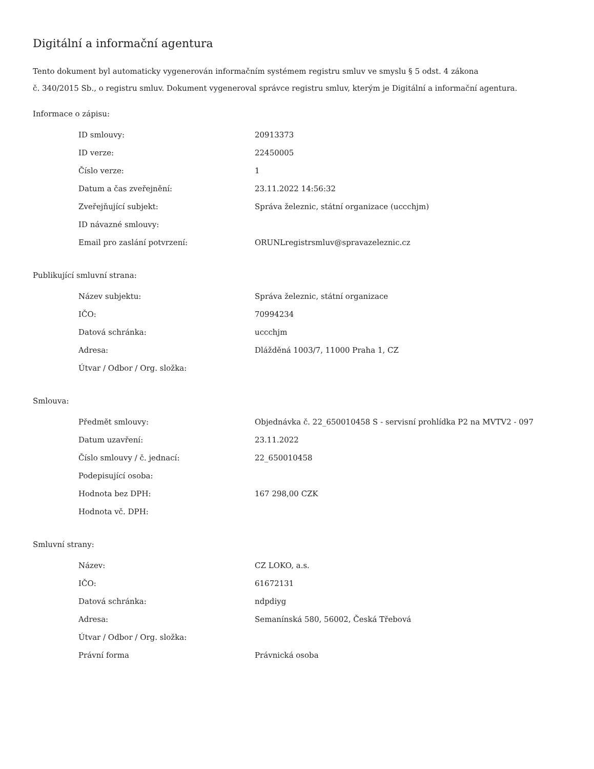Digitální a informační agentura
Tento dokument byl automaticky vygenerován informačním systémem registru smluv ve smyslu § 5 odst. 4 zákona
č. 340/2015 Sb., o registru smluv. Dokument vygeneroval správce registru smluv, kterým je Digitální a informační agentura.
Informace o zápisu:
| ID smlouvy: | 20913373 |
| ID verze: | 22450005 |
| Číslo verze: | 1 |
| Datum a čas zveřejnění: | 23.11.2022 14:56:32 |
| Zveřejňující subjekt: | Správa železnic, státní organizace (uccchjm) |
| ID návazné smlouvy: | |
| Email pro zaslání potvrzení: | ORUNLregistrsmluv@spravazeleznic.cz |
Publikující smluvní strana:
| Název subjektu: | Správa železnic, státní organizace |
| IČO: | 70994234 |
| Datová schránka: | uccchjm |
| Adresa: | Dlážděná 1003/7, 11000 Praha 1, CZ |
| Útvar / Odbor / Org. složka: | |
Smlouva:
| Předmět smlouvy: | Objednávka č. 22_650010458 S - servisní prohlídka P2 na MVTV2 - 097 |
| Datum uzavření: | 23.11.2022 |
| Číslo smlouvy / č. jednací: | 22_650010458 |
| Podepisující osoba: | |
| Hodnota bez DPH: | 167 298,00 CZK |
| Hodnota vč. DPH: | |
Smluvní strany:
| Název: | CZ LOKO, a.s. |
| IČO: | 61672131 |
| Datová schránka: | ndpdiyg |
| Adresa: | Semanínská 580, 56002, Česká Třebová |
| Útvar / Odbor / Org. složka: | |
| Právní forma | Právnická osoba |